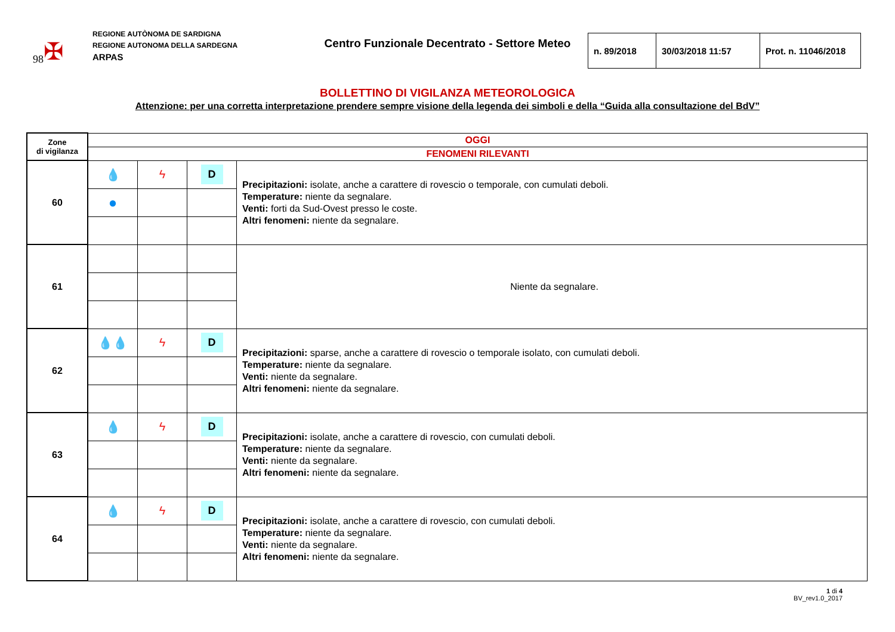98 ✠
REGIONE AUTÒNOMA DE SARDIGNA
REGIONE AUTONOMA DELLA SARDEGNA
ARPAS
Centro Funzionale Decentrato - Settore Meteo
| n. 89/2018 | 30/03/2018 11:57 | Prot. n. 11046/2018 |
BOLLETTINO DI VIGILANZA METEOROLOGICA
Attenzione: per una corretta interpretazione prendere sempre visione della legenda dei simboli e della “Guida alla consultazione del BdV”
| Zone di vigilanza | OGGI | | | |
| | FENOMENI RILEVANTI | | | |
| 60 | 💧 | ϟ | D | Precipitazioni: isolate, anche a carattere di rovescio o temporale, con cumulati deboli. Temperature: niente da segnalare. Venti: forti da Sud-Ovest presso le coste. Altri fenomeni: niente da segnalare. |
| | ● | | | |
| 61 | | | | Niente da segnalare. |
| 62 | 💧💧 | ϟ | D | Precipitazioni: sparse, anche a carattere di rovescio o temporale isolato, con cumulati deboli. Temperature: niente da segnalare. Venti: niente da segnalare. Altri fenomeni: niente da segnalare. |
| 63 | 💧 | ϟ | D | Precipitazioni: isolate, anche a carattere di rovescio, con cumulati deboli. Temperature: niente da segnalare. Venti: niente da segnalare. Altri fenomeni: niente da segnalare. |
| 64 | 💧 | ϟ | D | Precipitazioni: isolate, anche a carattere di rovescio, con cumulati deboli. Temperature: niente da segnalare. Venti: niente da segnalare. Altri fenomeni: niente da segnalare. |
1 di 4
BV_rev1.0_2017